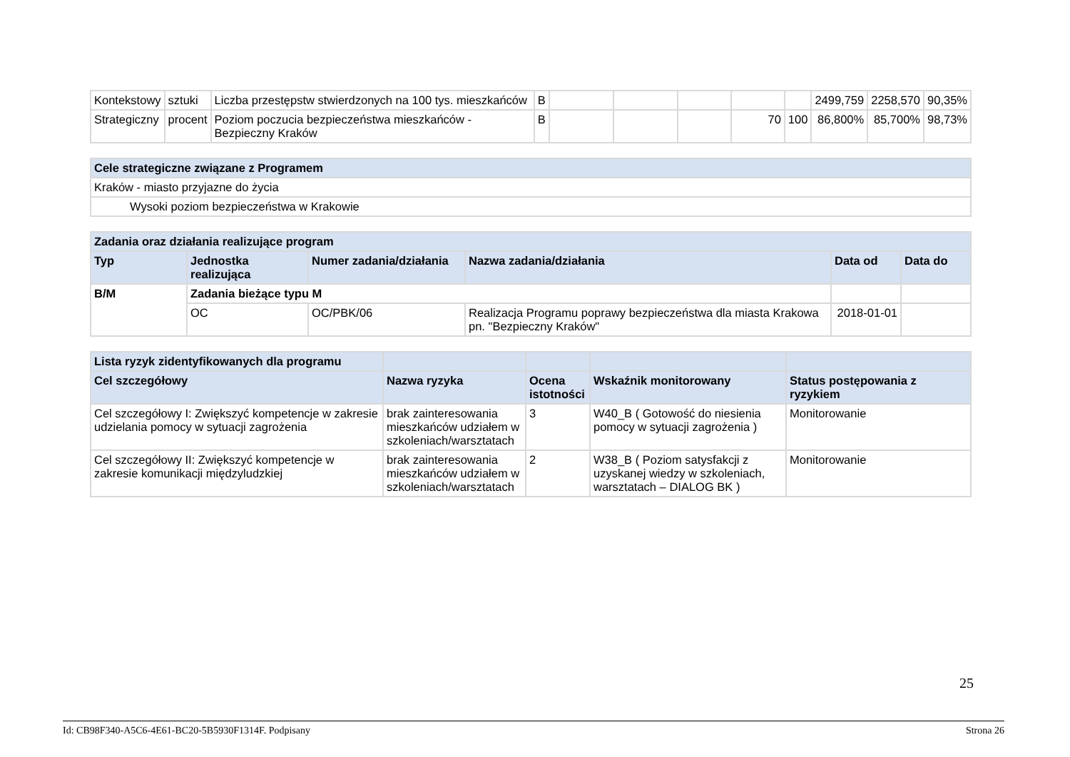| Kontekstowy | sztuki | Liczba przestępstw stwierdzonych na 100 tys. mieszkańców | B | | | | | | 2499,759 | 2258,570 | 90,35% |
| Strategiczny | procent | Poziom poczucia bezpieczeństwa mieszkańców - Bezpieczny Kraków | B | | | | 70 | 100 | 86,800% | 85,700% | 98,73% |
| Cele strategiczne związane z Programem |
| --- |
| Kraków - miasto przyjazne do życia |
| Wysoki poziom bezpieczeństwa w Krakowie |
| Zadania oraz działania realizujące program | | | | | |
| --- | --- | --- | --- | --- | --- |
| Typ | Jednostka realizująca | Numer zadania/działania | Nazwa zadania/działania | Data od | Data do |
| B/M | Zadania bieżące typu M | | | | |
| | OC | OC/PBK/06 | Realizacja Programu poprawy bezpieczeństwa dla miasta Krakowa pn. "Bezpieczny Kraków" | 2018-01-01 | |
| Lista ryzyk zidentyfikowanych dla programu | | | | |
| --- | --- | --- | --- | --- |
| Cel szczegółowy | Nazwa ryzyka | Ocena istotności | Wskaźnik monitorowany | Status postępowania z ryzykiem |
| Cel szczegółowy I: Zwiększyć kompetencje w zakresie udzielania pomocy w sytuacji zagrożenia | brak zainteresowania mieszkańców udziałem w szkoleniach/warsztatach | 3 | W40_B ( Gotowość do niesienia pomocy w sytuacji zagrożenia ) | Monitorowanie |
| Cel szczegółowy II: Zwiększyć kompetencje w zakresie komunikacji międzyludzkiej | brak zainteresowania mieszkańców udziałem w szkoleniach/warsztatach | 2 | W38_B ( Poziom satysfakcji z uzyskanej wiedzy w szkoleniach, warsztatach – DIALOG BK ) | Monitorowanie |
25
Id: CB98F340-A5C6-4E61-BC20-5B5930F1314F. Podpisany Strona 26